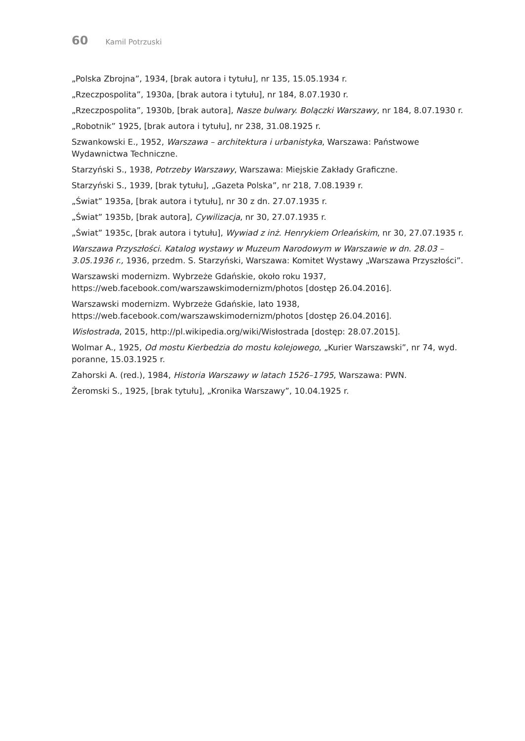60 Kamil Potrzuski
„Polska Zbrojna”, 1934, [brak autora i tytułu], nr 135, 15.05.1934 r.
„Rzeczpospolita”, 1930a, [brak autora i tytułu], nr 184, 8.07.1930 r.
„Rzeczpospolita”, 1930b, [brak autora], Nasze bulwary. Bolączki Warszawy, nr 184, 8.07.1930 r.
„Robotnik” 1925, [brak autora i tytułu], nr 238, 31.08.1925 r.
Szwankowski E., 1952, Warszawa – architektura i urbanistyka, Warszawa: Państwowe Wydawnictwa Techniczne.
Starzyński S., 1938, Potrzeby Warszawy, Warszawa: Miejskie Zakłady Graficzne.
Starzyński S., 1939, [brak tytułu], „Gazeta Polska”, nr 218, 7.08.1939 r.
„Świat” 1935a, [brak autora i tytułu], nr 30 z dn. 27.07.1935 r.
„Świat” 1935b, [brak autora], Cywilizacja, nr 30, 27.07.1935 r.
„Świat” 1935c, [brak autora i tytułu], Wywiad z inż. Henrykiem Orleańskim, nr 30, 27.07.1935 r.
Warszawa Przyszłości. Katalog wystawy w Muzeum Narodowym w Warszawie w dn. 28.03 – 3.05.1936 r., 1936, przedm. S. Starzyński, Warszawa: Komitet Wystawy „Warszawa Przyszłości”.
Warszawski modernizm. Wybrzeże Gdańskie, około roku 1937, https://web.facebook.com/warszawskimodernizm/photos [dostęp 26.04.2016].
Warszawski modernizm. Wybrzeże Gdańskie, lato 1938, https://web.facebook.com/warszawskimodernizm/photos [dostęp 26.04.2016].
Wisłostrada, 2015, http://pl.wikipedia.org/wiki/Wisłostrada [dostęp: 28.07.2015].
Wolmar A., 1925, Od mostu Kierbedzia do mostu kolejowego, „Kurier Warszawski”, nr 74, wyd. poranne, 15.03.1925 r.
Zahorski A. (red.), 1984, Historia Warszawy w latach 1526–1795, Warszawa: PWN.
Żeromski S., 1925, [brak tytułu], „Kronika Warszawy”, 10.04.1925 r.